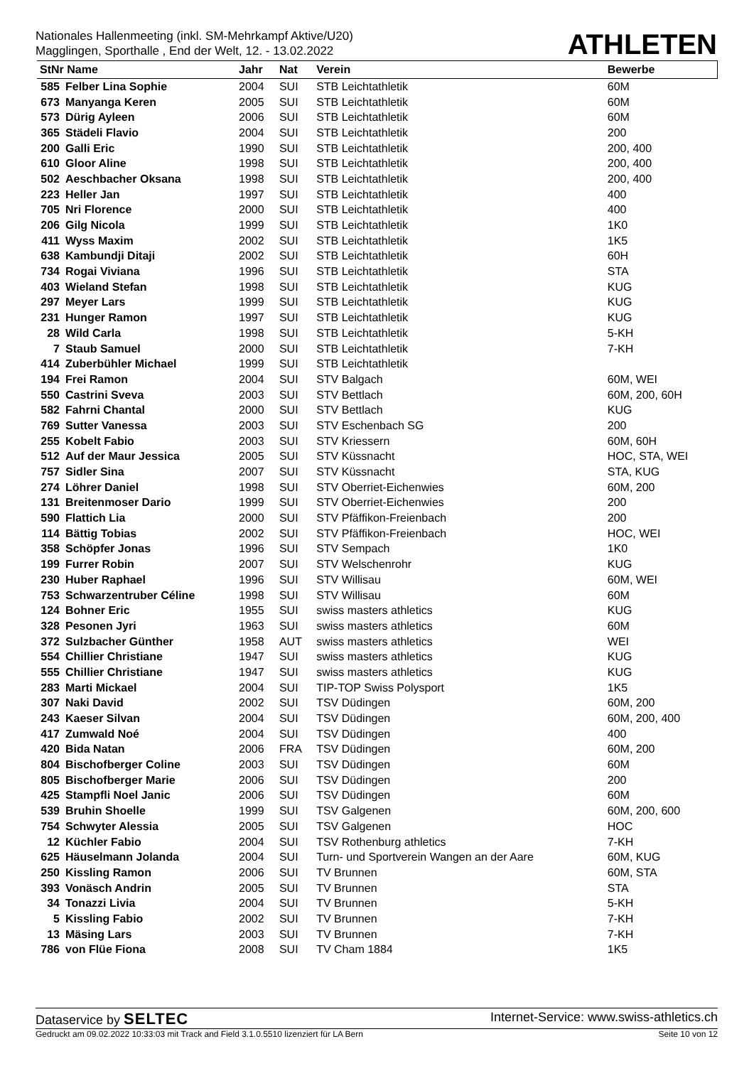Nationales Hallenmeeting (inkl. SM-Mehrkampf Aktive/U20)
Magglingen, Sporthalle , End der Welt, 12. - 13.02.2022
ATHLETEN
| StNr Name | | Jahr | Nat | Verein | Bewerbe |
| --- | --- | --- | --- | --- | --- |
| 585 | Felber Lina Sophie | 2004 | SUI | STB Leichtathletik | 60M |
| 673 | Manyanga Keren | 2005 | SUI | STB Leichtathletik | 60M |
| 573 | Dürig Ayleen | 2006 | SUI | STB Leichtathletik | 60M |
| 365 | Städeli Flavio | 2004 | SUI | STB Leichtathletik | 200 |
| 200 | Galli Eric | 1990 | SUI | STB Leichtathletik | 200, 400 |
| 610 | Gloor Aline | 1998 | SUI | STB Leichtathletik | 200, 400 |
| 502 | Aeschbacher Oksana | 1998 | SUI | STB Leichtathletik | 200, 400 |
| 223 | Heller Jan | 1997 | SUI | STB Leichtathletik | 400 |
| 705 | Nri Florence | 2000 | SUI | STB Leichtathletik | 400 |
| 206 | Gilg Nicola | 1999 | SUI | STB Leichtathletik | 1K0 |
| 411 | Wyss Maxim | 2002 | SUI | STB Leichtathletik | 1K5 |
| 638 | Kambundji Ditaji | 2002 | SUI | STB Leichtathletik | 60H |
| 734 | Rogai Viviana | 1996 | SUI | STB Leichtathletik | STA |
| 403 | Wieland Stefan | 1998 | SUI | STB Leichtathletik | KUG |
| 297 | Meyer Lars | 1999 | SUI | STB Leichtathletik | KUG |
| 231 | Hunger Ramon | 1997 | SUI | STB Leichtathletik | KUG |
| 28 | Wild Carla | 1998 | SUI | STB Leichtathletik | 5-KH |
| 7 | Staub Samuel | 2000 | SUI | STB Leichtathletik | 7-KH |
| 414 | Zuberbühler Michael | 1999 | SUI | STB Leichtathletik | |
| 194 | Frei Ramon | 2004 | SUI | STV Balgach | 60M, WEI |
| 550 | Castrini Sveva | 2003 | SUI | STV Bettlach | 60M, 200, 60H |
| 582 | Fahrni Chantal | 2000 | SUI | STV Bettlach | KUG |
| 769 | Sutter Vanessa | 2003 | SUI | STV Eschenbach SG | 200 |
| 255 | Kobelt Fabio | 2003 | SUI | STV Kriessern | 60M, 60H |
| 512 | Auf der Maur Jessica | 2005 | SUI | STV Küssnacht | HOC, STA, WEI |
| 757 | Sidler Sina | 2007 | SUI | STV Küssnacht | STA, KUG |
| 274 | Löhrer Daniel | 1998 | SUI | STV Oberriet-Eichenwies | 60M, 200 |
| 131 | Breitenmoser Dario | 1999 | SUI | STV Oberriet-Eichenwies | 200 |
| 590 | Flattich Lia | 2000 | SUI | STV Pfäffikon-Freienbach | 200 |
| 114 | Bättig Tobias | 2002 | SUI | STV Pfäffikon-Freienbach | HOC, WEI |
| 358 | Schöpfer Jonas | 1996 | SUI | STV Sempach | 1K0 |
| 199 | Furrer Robin | 2007 | SUI | STV Welschenrohr | KUG |
| 230 | Huber Raphael | 1996 | SUI | STV Willisau | 60M, WEI |
| 753 | Schwarzentruber Céline | 1998 | SUI | STV Willisau | 60M |
| 124 | Bohner Eric | 1955 | SUI | swiss masters athletics | KUG |
| 328 | Pesonen Jyri | 1963 | SUI | swiss masters athletics | 60M |
| 372 | Sulzbacher Günther | 1958 | AUT | swiss masters athletics | WEI |
| 554 | Chillier Christiane | 1947 | SUI | swiss masters athletics | KUG |
| 555 | Chillier Christiane | 1947 | SUI | swiss masters athletics | KUG |
| 283 | Marti Mickael | 2004 | SUI | TIP-TOP Swiss Polysport | 1K5 |
| 307 | Naki David | 2002 | SUI | TSV Düdingen | 60M, 200 |
| 243 | Kaeser Silvan | 2004 | SUI | TSV Düdingen | 60M, 200, 400 |
| 417 | Zumwald Noé | 2004 | SUI | TSV Düdingen | 400 |
| 420 | Bida Natan | 2006 | FRA | TSV Düdingen | 60M, 200 |
| 804 | Bischofberger Coline | 2003 | SUI | TSV Düdingen | 60M |
| 805 | Bischofberger Marie | 2006 | SUI | TSV Düdingen | 200 |
| 425 | Stampfli Noel Janic | 2006 | SUI | TSV Düdingen | 60M |
| 539 | Bruhin Shoelle | 1999 | SUI | TSV Galgenen | 60M, 200, 600 |
| 754 | Schwyter Alessia | 2005 | SUI | TSV Galgenen | HOC |
| 12 | Küchler Fabio | 2004 | SUI | TSV Rothenburg athletics | 7-KH |
| 625 | Häuselmann Jolanda | 2004 | SUI | Turn- und Sportverein Wangen an der Aare | 60M, KUG |
| 250 | Kissling Ramon | 2006 | SUI | TV Brunnen | 60M, STA |
| 393 | Vonäsch Andrin | 2005 | SUI | TV Brunnen | STA |
| 34 | Tonazzi Livia | 2004 | SUI | TV Brunnen | 5-KH |
| 5 | Kissling Fabio | 2002 | SUI | TV Brunnen | 7-KH |
| 13 | Mäsing Lars | 2003 | SUI | TV Brunnen | 7-KH |
| 786 | von Flüe Fiona | 2008 | SUI | TV Cham 1884 | 1K5 |
Dataservice by SELTEC Internet-Service: www.swiss-athletics.ch
Gedruckt am 09.02.2022 10:33:03 mit Track and Field 3.1.0.5510 lizenziert für LA Bern Seite 10 von 12